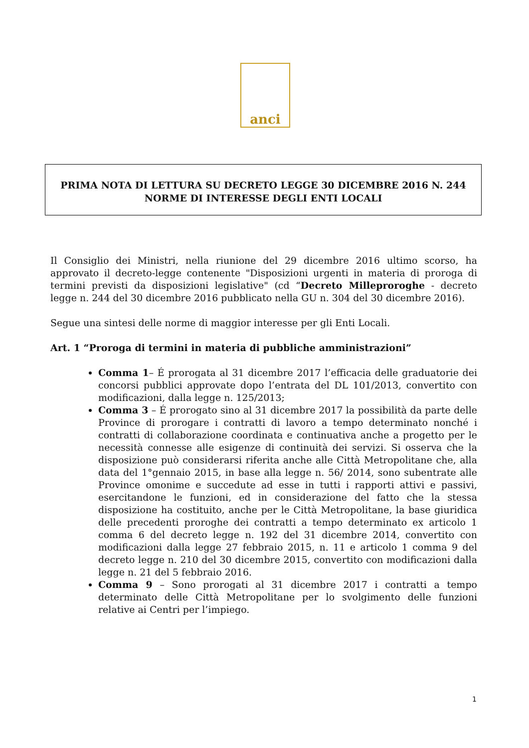anci
PRIMA NOTA DI LETTURA SU DECRETO LEGGE 30 DICEMBRE 2016 N. 244
NORME DI INTERESSE DEGLI ENTI LOCALI
Il Consiglio dei Ministri, nella riunione del 29 dicembre 2016 ultimo scorso, ha approvato il decreto-legge contenente "Disposizioni urgenti in materia di proroga di termini previsti da disposizioni legislative" (cd “Decreto Milleproroghe - decreto legge n. 244 del 30 dicembre 2016 pubblicato nella GU n. 304 del 30 dicembre 2016).
Segue una sintesi delle norme di maggior interesse per gli Enti Locali.
Art. 1 “Proroga di termini in materia di pubbliche amministrazioni”
Comma 1– É prorogata al 31 dicembre 2017 l’efficacia delle graduatorie dei concorsi pubblici approvate dopo l’entrata del DL 101/2013, convertito con modificazioni, dalla legge n. 125/2013;
Comma 3 – É prorogato sino al 31 dicembre 2017 la possibilità da parte delle Province di prorogare i contratti di lavoro a tempo determinato nonché i contratti di collaborazione coordinata e continuativa anche a progetto per le necessità connesse alle esigenze di continuità dei servizi. Si osserva che la disposizione può considerarsi riferita anche alle Città Metropolitane che, alla data del 1°gennaio 2015, in base alla legge n. 56/ 2014, sono subentrate alle Province omonime e succedute ad esse in tutti i rapporti attivi e passivi, esercitandone le funzioni, ed in considerazione del fatto che la stessa disposizione ha costituito, anche per le Città Metropolitane, la base giuridica delle precedenti proroghe dei contratti a tempo determinato ex articolo 1 comma 6 del decreto legge n. 192 del 31 dicembre 2014, convertito con modificazioni dalla legge 27 febbraio 2015, n. 11 e articolo 1 comma 9 del decreto legge n. 210 del 30 dicembre 2015, convertito con modificazioni dalla legge n. 21 del 5 febbraio 2016.
Comma 9 – Sono prorogati al 31 dicembre 2017 i contratti a tempo determinato delle Città Metropolitane per lo svolgimento delle funzioni relative ai Centri per l’impiego.
1